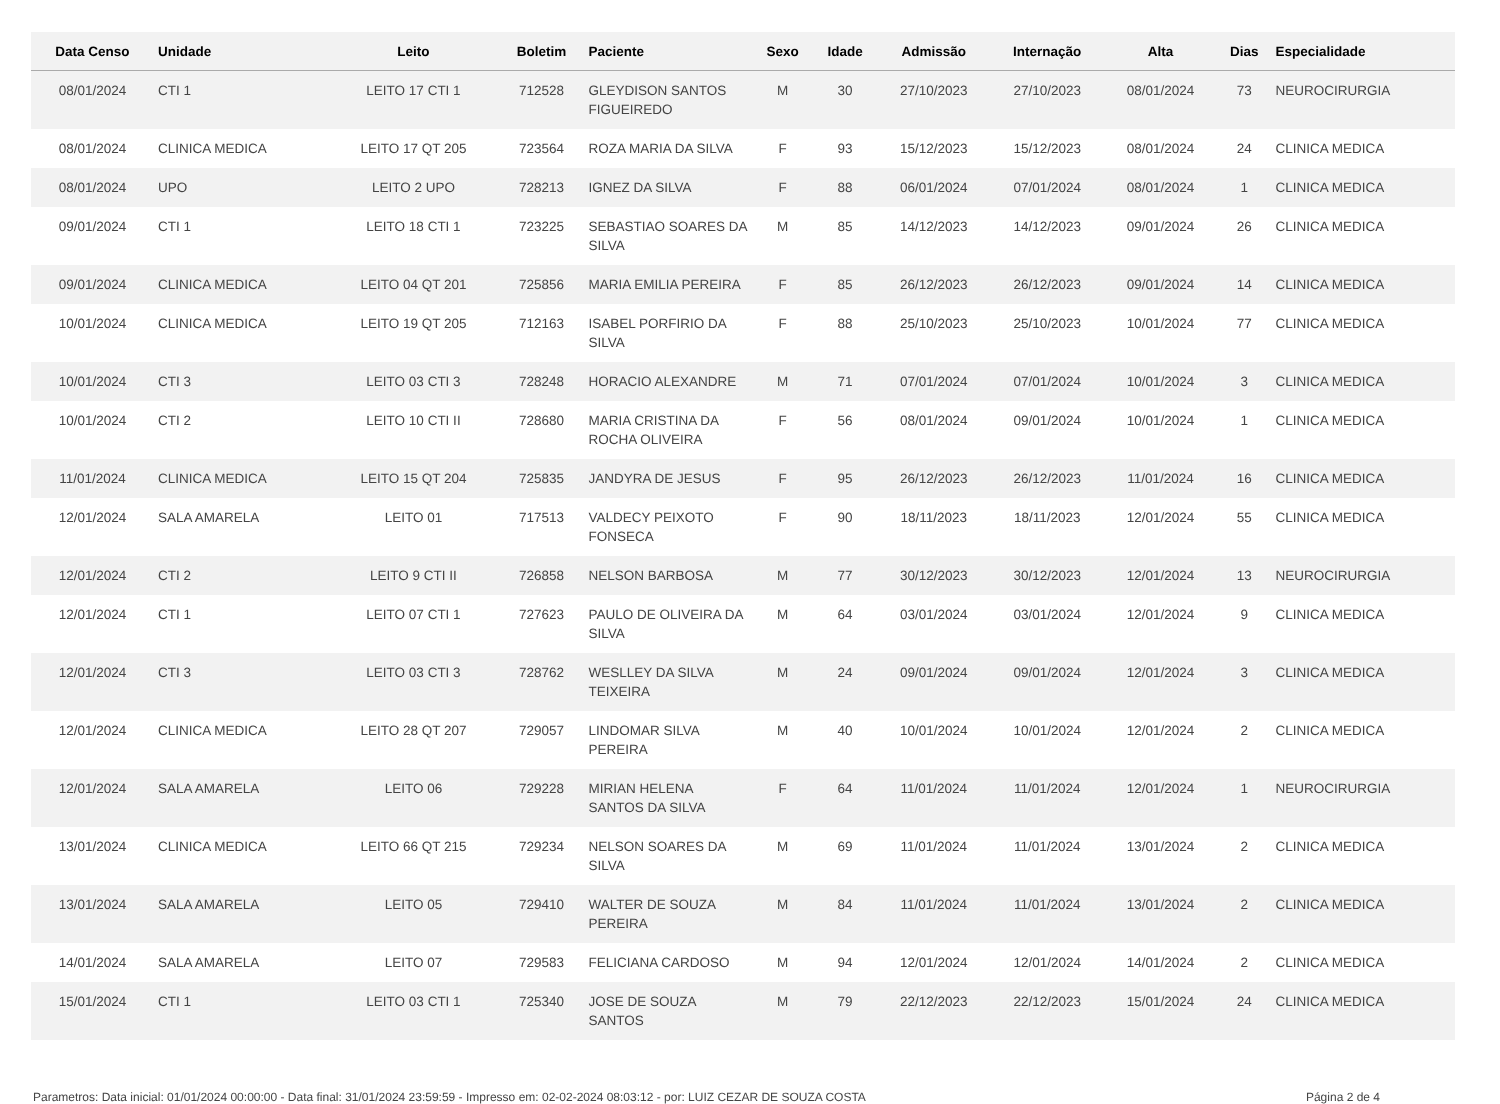| Data Censo | Unidade | Leito | Boletim | Paciente | Sexo | Idade | Admissão | Internação | Alta | Dias | Especialidade |
| --- | --- | --- | --- | --- | --- | --- | --- | --- | --- | --- | --- |
| 08/01/2024 | CTI 1 | LEITO 17 CTI 1 | 712528 | GLEYDISON SANTOS FIGUEIREDO | M | 30 | 27/10/2023 | 27/10/2023 | 08/01/2024 | 73 | NEUROCIRURGIA |
| 08/01/2024 | CLINICA MEDICA | LEITO 17 QT 205 | 723564 | ROZA MARIA DA SILVA | F | 93 | 15/12/2023 | 15/12/2023 | 08/01/2024 | 24 | CLINICA MEDICA |
| 08/01/2024 | UPO | LEITO 2 UPO | 728213 | IGNEZ DA SILVA | F | 88 | 06/01/2024 | 07/01/2024 | 08/01/2024 | 1 | CLINICA MEDICA |
| 09/01/2024 | CTI 1 | LEITO 18 CTI 1 | 723225 | SEBASTIAO SOARES DA SILVA | M | 85 | 14/12/2023 | 14/12/2023 | 09/01/2024 | 26 | CLINICA MEDICA |
| 09/01/2024 | CLINICA MEDICA | LEITO 04 QT 201 | 725856 | MARIA EMILIA PEREIRA | F | 85 | 26/12/2023 | 26/12/2023 | 09/01/2024 | 14 | CLINICA MEDICA |
| 10/01/2024 | CLINICA MEDICA | LEITO 19 QT 205 | 712163 | ISABEL PORFIRIO DA SILVA | F | 88 | 25/10/2023 | 25/10/2023 | 10/01/2024 | 77 | CLINICA MEDICA |
| 10/01/2024 | CTI 3 | LEITO 03 CTI 3 | 728248 | HORACIO ALEXANDRE | M | 71 | 07/01/2024 | 07/01/2024 | 10/01/2024 | 3 | CLINICA MEDICA |
| 10/01/2024 | CTI 2 | LEITO 10 CTI II | 728680 | MARIA CRISTINA DA ROCHA OLIVEIRA | F | 56 | 08/01/2024 | 09/01/2024 | 10/01/2024 | 1 | CLINICA MEDICA |
| 11/01/2024 | CLINICA MEDICA | LEITO 15 QT 204 | 725835 | JANDYRA DE JESUS | F | 95 | 26/12/2023 | 26/12/2023 | 11/01/2024 | 16 | CLINICA MEDICA |
| 12/01/2024 | SALA AMARELA | LEITO 01 | 717513 | VALDECY PEIXOTO FONSECA | F | 90 | 18/11/2023 | 18/11/2023 | 12/01/2024 | 55 | CLINICA MEDICA |
| 12/01/2024 | CTI 2 | LEITO 9 CTI II | 726858 | NELSON BARBOSA | M | 77 | 30/12/2023 | 30/12/2023 | 12/01/2024 | 13 | NEUROCIRURGIA |
| 12/01/2024 | CTI 1 | LEITO 07 CTI 1 | 727623 | PAULO DE OLIVEIRA DA SILVA | M | 64 | 03/01/2024 | 03/01/2024 | 12/01/2024 | 9 | CLINICA MEDICA |
| 12/01/2024 | CTI 3 | LEITO 03 CTI 3 | 728762 | WESLLEY DA SILVA TEIXEIRA | M | 24 | 09/01/2024 | 09/01/2024 | 12/01/2024 | 3 | CLINICA MEDICA |
| 12/01/2024 | CLINICA MEDICA | LEITO 28 QT 207 | 729057 | LINDOMAR SILVA PEREIRA | M | 40 | 10/01/2024 | 10/01/2024 | 12/01/2024 | 2 | CLINICA MEDICA |
| 12/01/2024 | SALA AMARELA | LEITO 06 | 729228 | MIRIAN HELENA SANTOS DA SILVA | F | 64 | 11/01/2024 | 11/01/2024 | 12/01/2024 | 1 | NEUROCIRURGIA |
| 13/01/2024 | CLINICA MEDICA | LEITO 66 QT 215 | 729234 | NELSON SOARES DA SILVA | M | 69 | 11/01/2024 | 11/01/2024 | 13/01/2024 | 2 | CLINICA MEDICA |
| 13/01/2024 | SALA AMARELA | LEITO 05 | 729410 | WALTER DE SOUZA PEREIRA | M | 84 | 11/01/2024 | 11/01/2024 | 13/01/2024 | 2 | CLINICA MEDICA |
| 14/01/2024 | SALA AMARELA | LEITO 07 | 729583 | FELICIANA CARDOSO | M | 94 | 12/01/2024 | 12/01/2024 | 14/01/2024 | 2 | CLINICA MEDICA |
| 15/01/2024 | CTI 1 | LEITO 03 CTI 1 | 725340 | JOSE DE SOUZA SANTOS | M | 79 | 22/12/2023 | 22/12/2023 | 15/01/2024 | 24 | CLINICA MEDICA |
Parametros: Data inicial: 01/01/2024 00:00:00 - Data final: 31/01/2024 23:59:59 - Impresso em: 02-02-2024 08:03:12 - por: LUIZ CEZAR DE SOUZA COSTA Página 2 de 4